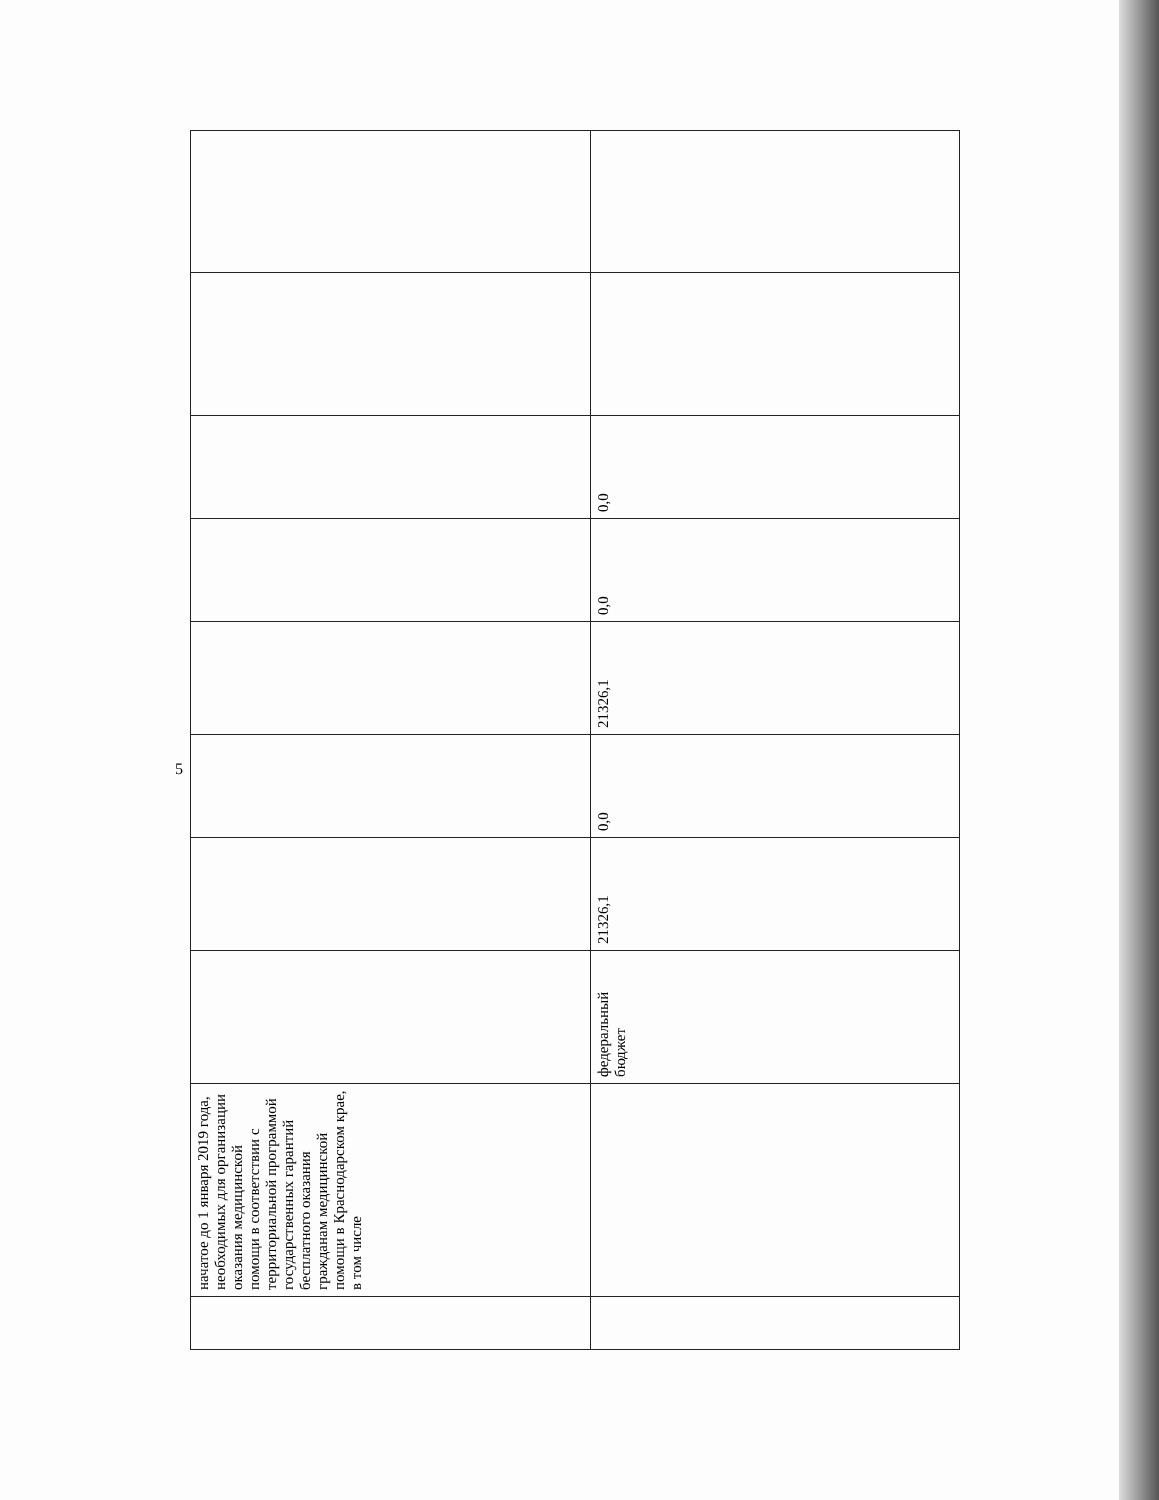5
| | начатое до 1 января 2019 года, необходимых для организации оказания медицинской помощи в соответствии с территориальной программой государственных гарантий бесплатного оказания гражданам медицинской помощи в Краснодарском крае, в том числе | | | | | | | | |
| | | федеральный бюджет | 21326,1 | 0,0 | 21326,1 | 0,0 | 0,0 | | |